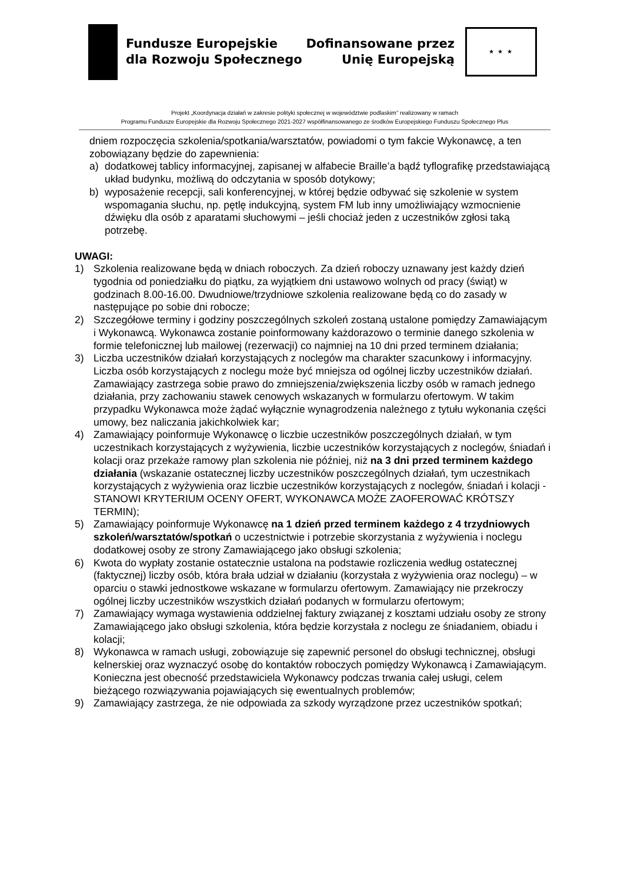Fundusze Europejskie
dla Rozwoju Społecznego
Dofinansowane przez
Unię Europejską
★ ★ ★
Projekt „Koordynacja działań w zakresie polityki społecznej w województwie podlaskim” realizowany w ramach
Programu Fundusze Europejskie dla Rozwoju Społecznego 2021-2027 współfinansowanego ze środków Europejskiego Funduszu Społecznego Plus
dniem rozpoczęcia szkolenia/spotkania/warsztatów, powiadomi o tym fakcie Wykonawcę, a ten zobowiązany będzie do zapewnienia:
a) dodatkowej tablicy informacyjnej, zapisanej w alfabecie Braille’a bądź tyflografikę przedstawiającą układ budynku, możliwą do odczytania w sposób dotykowy;
b) wyposażenie recepcji, sali konferencyjnej, w której będzie odbywać się szkolenie w system wspomagania słuchu, np. pętlę indukcyjną, system FM lub inny umożliwiający wzmocnienie dźwięku dla osób z aparatami słuchowymi – jeśli chociaż jeden z uczestników zgłosi taką potrzebę.
UWAGI:
1) Szkolenia realizowane będą w dniach roboczych. Za dzień roboczy uznawany jest każdy dzień tygodnia od poniedziałku do piątku, za wyjątkiem dni ustawowo wolnych od pracy (świąt) w godzinach 8.00-16.00. Dwudniowe/trzydniowe szkolenia realizowane będą co do zasady w następujące po sobie dni robocze;
2) Szczegółowe terminy i godziny poszczególnych szkoleń zostaną ustalone pomiędzy Zamawiającym i Wykonawcą. Wykonawca zostanie poinformowany każdorazowo o terminie danego szkolenia w formie telefonicznej lub mailowej (rezerwacji) co najmniej na 10 dni przed terminem działania;
3) Liczba uczestników działań korzystających z noclegów ma charakter szacunkowy i informacyjny. Liczba osób korzystających z noclegu może być mniejsza od ogólnej liczby uczestników działań. Zamawiający zastrzega sobie prawo do zmniejszenia/zwiększenia liczby osób w ramach jednego działania, przy zachowaniu stawek cenowych wskazanych w formularzu ofertowym. W takim przypadku Wykonawca może żądać wyłącznie wynagrodzenia należnego z tytułu wykonania części umowy, bez naliczania jakichkolwiek kar;
4) Zamawiający poinformuje Wykonawcę o liczbie uczestników poszczególnych działań, w tym uczestnikach korzystających z wyżywienia, liczbie uczestników korzystających z noclegów, śniadań i kolacji oraz przekaże ramowy plan szkolenia nie później, niż na 3 dni przed terminem każdego działania (wskazanie ostatecznej liczby uczestników poszczególnych działań, tym uczestnikach korzystających z wyżywienia oraz liczbie uczestników korzystających z noclegów, śniadań i kolacji - STANOWI KRYTERIUM OCENY OFERT, WYKONAWCA MOŻE ZAOFEROWAĆ KRÓTSZY TERMIN);
5) Zamawiający poinformuje Wykonawcę na 1 dzień przed terminem każdego z 4 trzydniowych szkoleń/warsztatów/spotkań o uczestnictwie i potrzebie skorzystania z wyżywienia i noclegu dodatkowej osoby ze strony Zamawiającego jako obsługi szkolenia;
6) Kwota do wypłaty zostanie ostatecznie ustalona na podstawie rozliczenia według ostatecznej (faktycznej) liczby osób, która brała udział w działaniu (korzystała z wyżywienia oraz noclegu) – w oparciu o stawki jednostkowe wskazane w formularzu ofertowym. Zamawiający nie przekroczy ogólnej liczby uczestników wszystkich działań podanych w formularzu ofertowym;
7) Zamawiający wymaga wystawienia oddzielnej faktury związanej z kosztami udziału osoby ze strony Zamawiającego jako obsługi szkolenia, która będzie korzystała z noclegu ze śniadaniem, obiadu i kolacji;
8) Wykonawca w ramach usługi, zobowiązuje się zapewnić personel do obsługi technicznej, obsługi kelnerskiej oraz wyznaczyć osobę do kontaktów roboczych pomiędzy Wykonawcą i Zamawiającym. Konieczna jest obecność przedstawiciela Wykonawcy podczas trwania całej usługi, celem bieżącego rozwiązywania pojawiających się ewentualnych problemów;
9) Zamawiający zastrzega, że nie odpowiada za szkody wyrządzone przez uczestników spotkań;